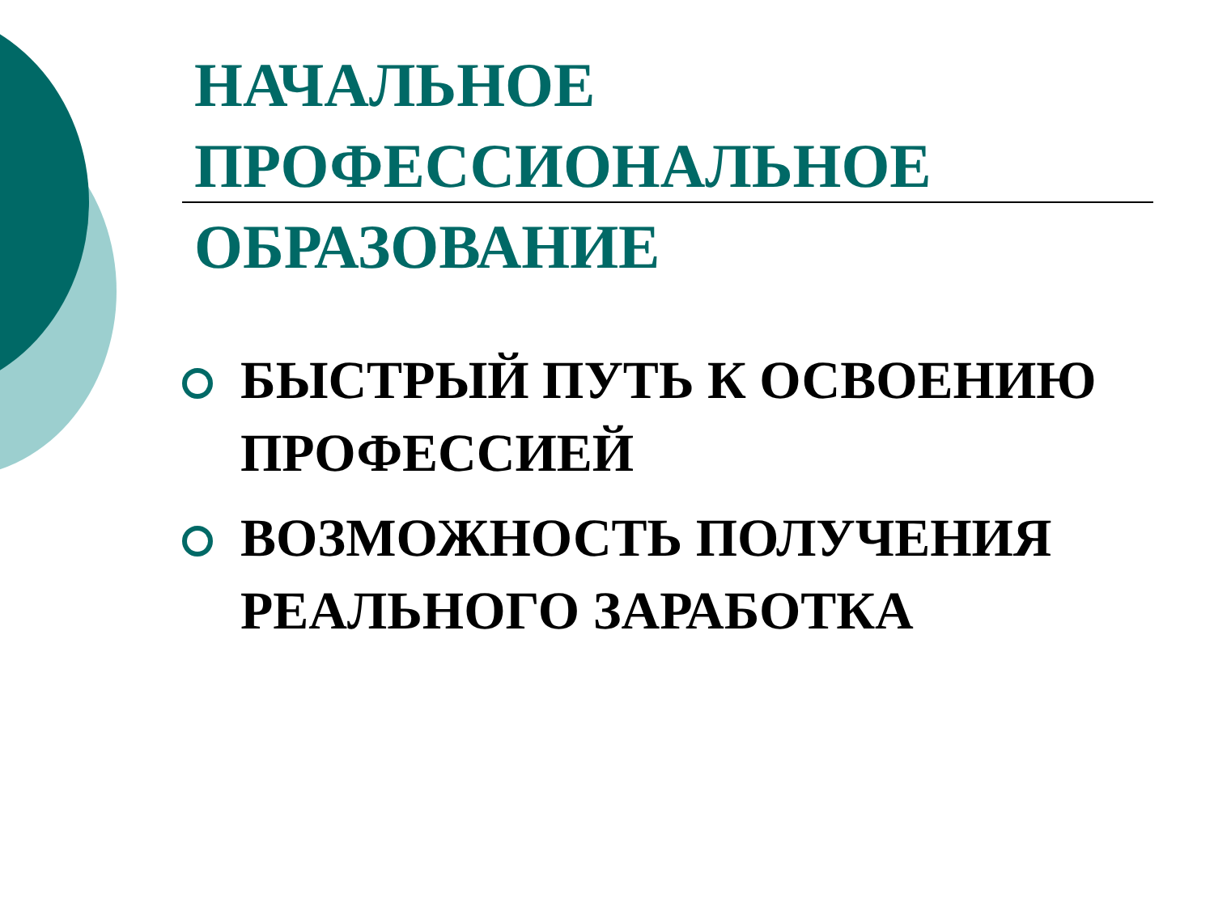НАЧАЛЬНОЕ
ПРОФЕССИОНАЛЬНОЕ
ОБРАЗОВАНИЕ
БЫСТРЫЙ ПУТЬ К ОСВОЕНИЮ ПРОФЕССИЕЙ
ВОЗМОЖНОСТЬ ПОЛУЧЕНИЯ РЕАЛЬНОГО ЗАРАБОТКА